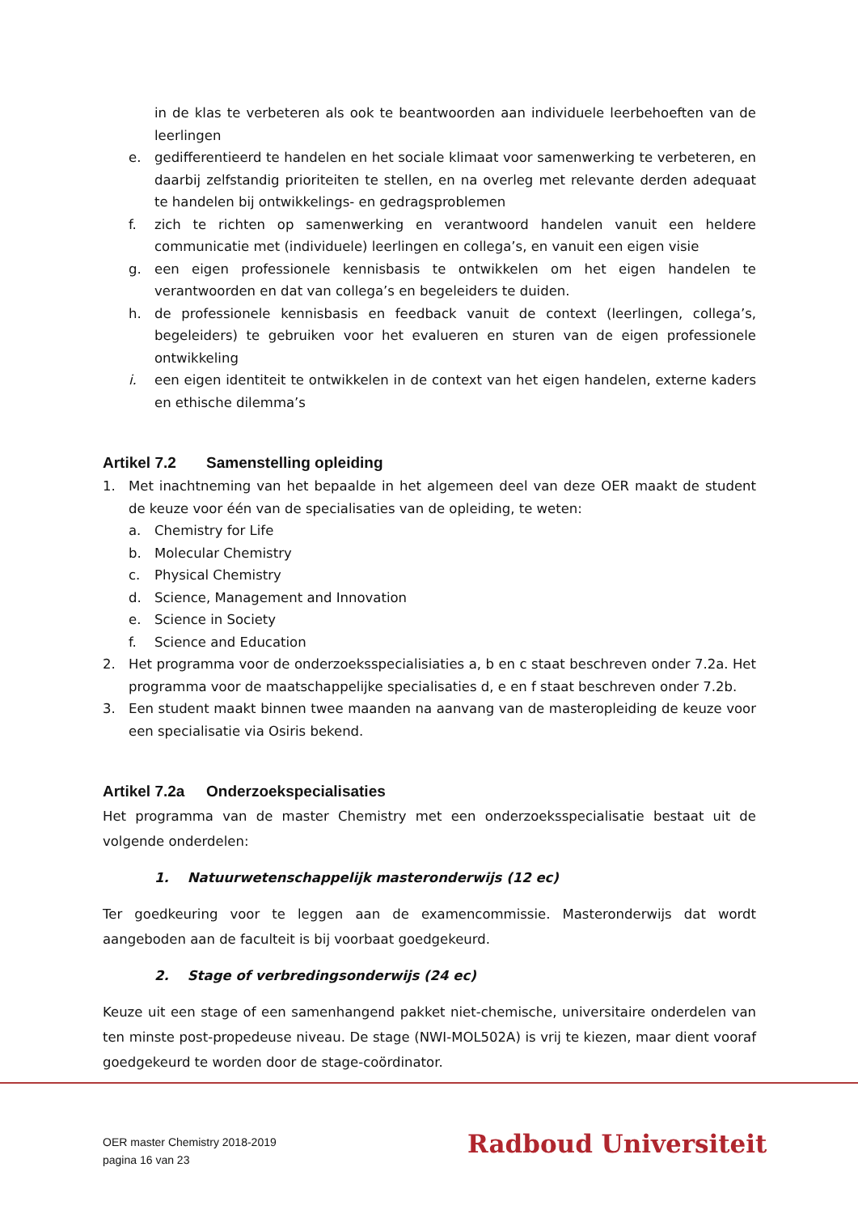in de klas te verbeteren als ook te beantwoorden aan individuele leerbehoeften van de leerlingen
e. gedifferentieerd te handelen en het sociale klimaat voor samenwerking te verbeteren, en daarbij zelfstandig prioriteiten te stellen, en na overleg met relevante derden adequaat te handelen bij ontwikkelings- en gedragsproblemen
f. zich te richten op samenwerking en verantwoord handelen vanuit een heldere communicatie met (individuele) leerlingen en collega’s, en vanuit een eigen visie
g. een eigen professionele kennisbasis te ontwikkelen om het eigen handelen te verantwoorden en dat van collega’s en begeleiders te duiden.
h. de professionele kennisbasis en feedback vanuit de context (leerlingen, collega’s, begeleiders) te gebruiken voor het evalueren en sturen van de eigen professionele ontwikkeling
i. een eigen identiteit te ontwikkelen in de context van het eigen handelen, externe kaders en ethische dilemma’s
Artikel 7.2 Samenstelling opleiding
1. Met inachtneming van het bepaalde in het algemeen deel van deze OER maakt de student de keuze voor één van de specialisaties van de opleiding, te weten:
a. Chemistry for Life
b. Molecular Chemistry
c. Physical Chemistry
d. Science, Management and Innovation
e. Science in Society
f. Science and Education
2. Het programma voor de onderzoeksspecialisiaties a, b en c staat beschreven onder 7.2a. Het programma voor de maatschappelijke specialisaties d, e en f staat beschreven onder 7.2b.
3. Een student maakt binnen twee maanden na aanvang van de masteropleiding de keuze voor een specialisatie via Osiris bekend.
Artikel 7.2a Onderzoekspecialisaties
Het programma van de master Chemistry met een onderzoeksspecialisatie bestaat uit de volgende onderdelen:
1. Natuurwetenschappelijk masteronderwijs (12 ec)
Ter goedkeuring voor te leggen aan de examencommissie. Masteronderwijs dat wordt aangeboden aan de faculteit is bij voorbaat goedgekeurd.
2. Stage of verbredingsonderwijs (24 ec)
Keuze uit een stage of een samenhangend pakket niet-chemische, universitaire onderdelen van ten minste post-propedeuse niveau. De stage (NWI-MOL502A) is vrij te kiezen, maar dient vooraf goedgekeurd te worden door de stage-coördinator.
OER master Chemistry 2018-2019
pagina 16 van 23
Radboud Universiteit